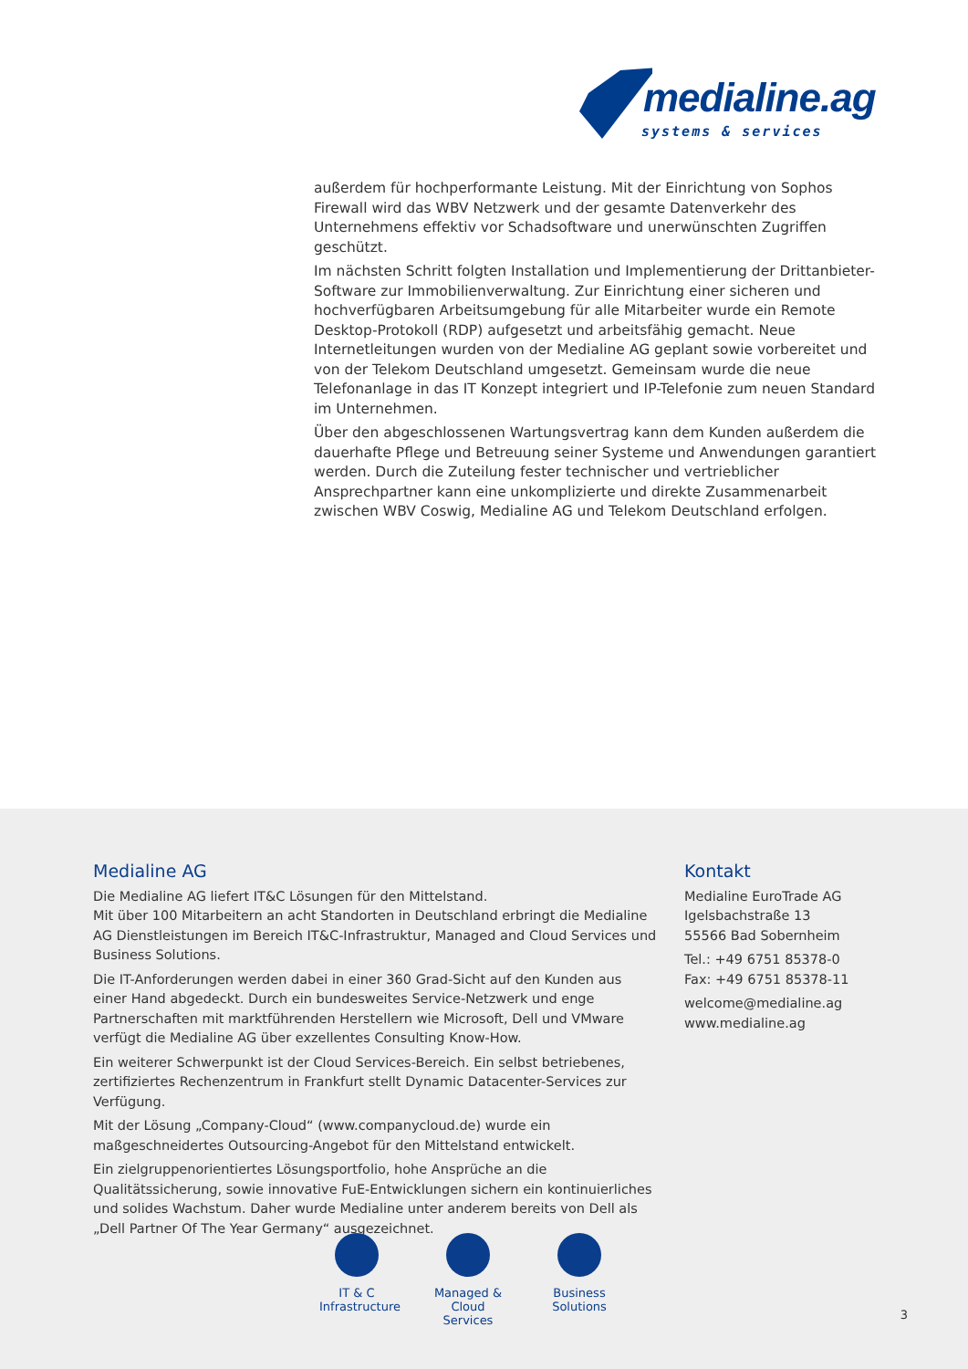medialine.ag
systems & services
außerdem für hochperformante Leistung. Mit der Einrichtung von Sophos Firewall wird das WBV Netzwerk und der gesamte Datenverkehr des Unternehmens effektiv vor Schadsoftware und unerwünschten Zugriffen geschützt.
Im nächsten Schritt folgten Installation und Implementierung der Drittanbieter-Software zur Immobilienverwaltung. Zur Einrichtung einer sicheren und hochverfügbaren Arbeitsumgebung für alle Mitarbeiter wurde ein Remote Desktop-Protokoll (RDP) aufgesetzt und arbeitsfähig gemacht. Neue Internetleitungen wurden von der Medialine AG geplant sowie vorbereitet und von der Telekom Deutschland umgesetzt. Gemeinsam wurde die neue Telefonanlage in das IT Konzept integriert und IP-Telefonie zum neuen Standard im Unternehmen.
Über den abgeschlossenen Wartungsvertrag kann dem Kunden außerdem die dauerhafte Pflege und Betreuung seiner Systeme und Anwendungen garantiert werden. Durch die Zuteilung fester technischer und vertrieblicher Ansprechpartner kann eine unkomplizierte und direkte Zusammenarbeit zwischen WBV Coswig, Medialine AG und Telekom Deutschland erfolgen.
Medialine AG
Die Medialine AG liefert IT&C Lösungen für den Mittelstand.
Mit über 100 Mitarbeitern an acht Standorten in Deutschland erbringt die Medialine AG Dienstleistungen im Bereich IT&C-Infrastruktur, Managed and Cloud Services und Business Solutions.
Die IT-Anforderungen werden dabei in einer 360 Grad-Sicht auf den Kunden aus einer Hand abgedeckt. Durch ein bundesweites Service-Netzwerk und enge Partnerschaften mit marktführenden Herstellern wie Microsoft, Dell und VMware verfügt die Medialine AG über exzellentes Consulting Know-How.
Ein weiterer Schwerpunkt ist der Cloud Services-Bereich. Ein selbst betriebenes, zertifiziertes Rechenzentrum in Frankfurt stellt Dynamic Datacenter-Services zur Verfügung.
Mit der Lösung „Company-Cloud“ (www.companycloud.de) wurde ein maßgeschneidertes Outsourcing-Angebot für den Mittelstand entwickelt.
Ein zielgruppenorientiertes Lösungsportfolio, hohe Ansprüche an die Qualitätssicherung, sowie innovative FuE-Entwicklungen sichern ein kontinuierliches und solides Wachstum. Daher wurde Medialine unter anderem bereits von Dell als „Dell Partner Of The Year Germany“ ausgezeichnet.
Kontakt
Medialine EuroTrade AG
Igelsbachstraße 13
55566 Bad Sobernheim
Tel.: +49 6751 85378-0
Fax: +49 6751 85378-11
welcome@medialine.ag
www.medialine.ag
IT & C
Infrastructure
Managed &
Cloud Services
Business
Solutions
3